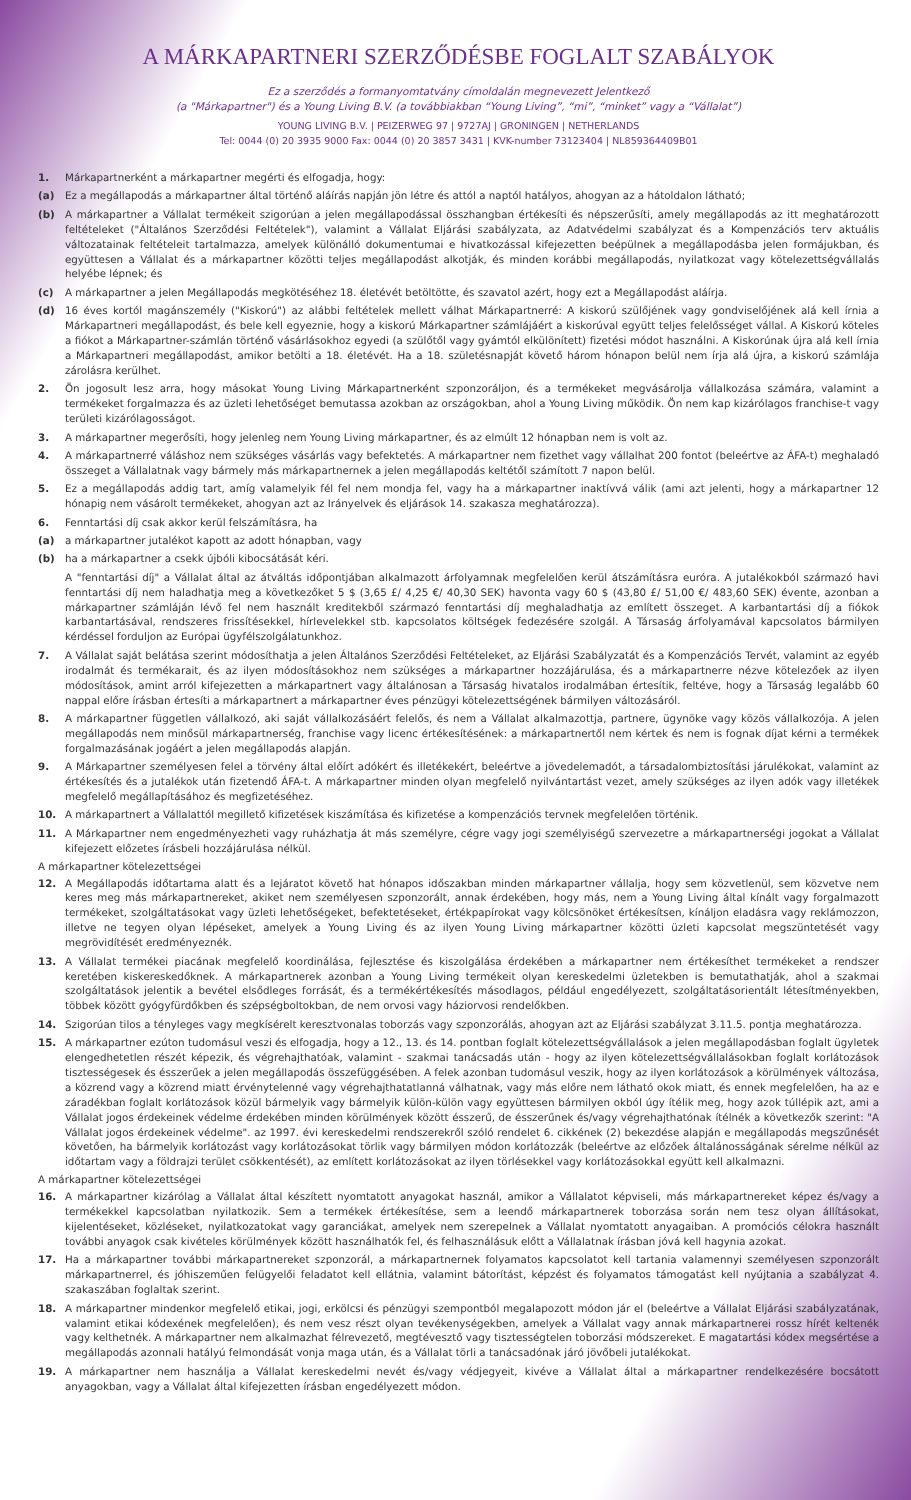A MÁRKAPARTNERI SZERZŐDÉSBE FOGLALT SZABÁLYOK
Ez a szerződés a formanyomtatvány címoldalán megnevezett Jelentkező
(a "Márkapartner") és a Young Living B.V. (a továbbiakban “Young Living”, “mi”, “minket” vagy a “Vállalat”)
YOUNG LIVING B.V. | PEIZERWEG 97 | 9727AJ | GRONINGEN | NETHERLANDS
Tel: 0044 (0) 20 3935 9000 Fax: 0044 (0) 20 3857 3431 | KVK-number 73123404 | NL859364409B01
1. Márkapartnerként a márkapartner megérti és elfogadja, hogy:
(a) Ez a megállapodás a márkapartner által történő aláírás napján jön létre és attól a naptól hatályos, ahogyan az a hátoldalon látható;
(b) A márkapartner a Vállalat termékeit szigorúan a jelen megállapodással összhangban értékesíti és népszerűsíti, amely megállapodás az itt meghatározott feltételeket ("Általános Szerződési Feltételek"), valamint a Vállalat Eljárási szabályzata, az Adatvédelmi szabályzat és a Kompenzációs terv aktuális változatainak feltételeit tartalmazza, amelyek különálló dokumentumai e hivatkozással kifejezetten beépülnek a megállapodásba jelen formájukban, és együttesen a Vállalat és a márkapartner közötti teljes megállapodást alkotják, és minden korábbi megállapodás, nyilatkozat vagy kötelezettségvállalás helyébe lépnek; és
(c) A márkapartner a jelen Megállapodás megkötéséhez 18. életévét betöltötte, és szavatol azért, hogy ezt a Megállapodást aláírja.
(d) 16 éves kortól magánszemély ("Kiskorú") az alábbi feltételek mellett válhat Márkapartnerré: A kiskorú szülőjének vagy gondviselőjének alá kell írnia a Márkapartneri megállapodást, és bele kell egyeznie, hogy a kiskorú Márkapartner számlájáért a kiskorúval együtt teljes felelősséget vállal. A Kiskorú köteles a fiókot a Márkapartner-számlán történő vásárlásokhoz egyedi (a szülőtől vagy gyámtól elkülönített) fizetési módot használni. A Kiskorúnak újra alá kell írnia a Márkapartneri megállapodást, amikor betölti a 18. életévét. Ha a 18. születésnapját követő három hónapon belül nem írja alá újra, a kiskorú számlája zárolásra kerülhet.
2. Ön jogosult lesz arra, hogy másokat Young Living Márkapartnerként szponzoráljon, és a termékeket megvásárolja vállalkozása számára, valamint a termékeket forgalmazza és az üzleti lehetőséget bemutassa azokban az országokban, ahol a Young Living működik. Ön nem kap kizárólagos franchise-t vagy területi kizárólagosságot.
3. A márkapartner megerősíti, hogy jelenleg nem Young Living márkapartner, és az elmúlt 12 hónapban nem is volt az.
4. A márkapartnerré váláshoz nem szükséges vásárlás vagy befektetés. A márkapartner nem fizethet vagy vállalhat 200 fontot (beleértve az ÁFA-t) meghaladó összeget a Vállalatnak vagy bármely más márkapartnernek a jelen megállapodás keltétől számított 7 napon belül.
5. Ez a megállapodás addig tart, amíg valamelyik fél fel nem mondja fel, vagy ha a márkapartner inaktívvá válik (ami azt jelenti, hogy a márkapartner 12 hónapig nem vásárolt termékeket, ahogyan azt az Irányelvek és eljárások 14. szakasza meghatározza).
6. Fenntartási díj csak akkor kerül felszámításra, ha
(a) a márkapartner jutalékot kapott az adott hónapban, vagy
(b) ha a márkapartner a csekk újbóli kibocsátását kéri.
A "fenntartási díj" a Vállalat által az átváltás időpontjában alkalmazott árfolyamnak megfelelően kerül átszámításra euróra. A jutalékokból származó havi fenntartási díj nem haladhatja meg a következőket 5 $ (3,65 £/ 4,25 €/ 40,30 SEK) havonta vagy 60 $ (43,80 £/ 51,00 €/ 483,60 SEK) évente, azonban a márkapartner számláján lévő fel nem használt kreditekből származó fenntartási díj meghaladhatja az említett összeget. A karbantartási díj a fiókok karbantartásával, rendszeres frissítésekkel, hírlevelekkel stb. kapcsolatos költségek fedezésére szolgál. A Társaság árfolyamával kapcsolatos bármilyen kérdéssel forduljon az Európai ügyfélszolgálatunkhoz.
7. A Vállalat saját belátása szerint módosíthatja a jelen Általános Szerződési Feltételeket, az Eljárási Szabályzatát és a Kompenzációs Tervét, valamint az egyéb irodalmát és termékarait, és az ilyen módosításokhoz nem szükséges a márkapartner hozzájárulása, és a márkapartnerre nézve kötelezőek az ilyen módosítások, amint arról kifejezetten a márkapartnert vagy általánosan a Társaság hivatalos irodalmában értesítik, feltéve, hogy a Társaság legalább 60 nappal előre írásban értesíti a márkapartnert a márkapartner éves pénzügyi kötelezettségének bármilyen változásáról.
8. A márkapartner független vállalkozó, aki saját vállalkozásáért felelős, és nem a Vállalat alkalmazottja, partnere, ügynöke vagy közös vállalkozója. A jelen megállapodás nem minősül márkapartnerség, franchise vagy licenc értékesítésének: a márkapartnertől nem kértek és nem is fognak díjat kérni a termékek forgalmazásának jogáért a jelen megállapodás alapján.
9. A Márkapartner személyesen felel a törvény által előírt adókért és illetékekért, beleértve a jövedelemadót, a társadalombiztosítási járulékokat, valamint az értékesítés és a jutalékok után fizetendő ÁFA-t. A márkapartner minden olyan megfelelő nyilvántartást vezet, amely szükséges az ilyen adók vagy illetékek megfelelő megállapításához és megfizetéséhez.
10. A márkapartnert a Vállalattól megillető kifizetések kiszámítása és kifizetése a kompenzációs tervnek megfelelően történik.
11. A Márkapartner nem engedményezheti vagy ruházhatja át más személyre, cégre vagy jogi személyiségű szervezetre a márkapartnerségi jogokat a Vállalat kifejezett előzetes írásbeli hozzájárulása nélkül.
A márkapartner kötelezettségei
12. A Megállapodás időtartama alatt és a lejáratot követő hat hónapos időszakban minden márkapartner vállalja, hogy sem közvetlenül, sem közvetve nem keres meg más márkapartnereket, akiket nem személyesen szponzorált, annak érdekében, hogy más, nem a Young Living által kínált vagy forgalmazott termékeket, szolgáltatásokat vagy üzleti lehetőségeket, befektetéseket, értékpapírokat vagy kölcsönöket értékesítsen, kínáljon eladásra vagy reklámozzon, illetve ne tegyen olyan lépéseket, amelyek a Young Living és az ilyen Young Living márkapartner közötti üzleti kapcsolat megszüntetését vagy megrövidítését eredményeznék.
13. A Vállalat termékei piacának megfelelő koordinálása, fejlesztése és kiszolgálása érdekében a márkapartner nem értékesíthet termékeket a rendszer keretében kiskereskedőknek. A márkapartnerek azonban a Young Living termékeit olyan kereskedelmi üzletekben is bemutathatják, ahol a szakmai szolgáltatások jelentik a bevétel elsődleges forrását, és a termékértékesítés másodlagos, például engedélyezett, szolgáltatásorientált létesítményekben, többek között gyógyfürdőkben és szépségboltokban, de nem orvosi vagy háziorvosi rendelőkben.
14. Szigorúan tilos a tényleges vagy megkísérelt keresztvonalas toborzás vagy szponzorálás, ahogyan azt az Eljárási szabályzat 3.11.5. pontja meghatározza.
15. A márkapartner ezúton tudomásul veszi és elfogadja, hogy a 12., 13. és 14. pontban foglalt kötelezettségvállalások a jelen megállapodásban foglalt ügyletek elengedhetetlen részét képezik, és végrehajthatóak, valamint - szakmai tanácsadás után - hogy az ilyen kötelezettségvállalásokban foglalt korlátozások tisztességesek és ésszerűek a jelen megállapodás összefüggésében. A felek azonban tudomásul veszik, hogy az ilyen korlátozások a körülmények változása, a közrend vagy a közrend miatt érvénytelenné vagy végrehajthatatlanná válhatnak, vagy más előre nem látható okok miatt, és ennek megfelelően, ha az e záradékban foglalt korlátozások közül bármelyik vagy bármelyik külön-külön vagy együttesen bármilyen okból úgy ítélik meg, hogy azok túllépik azt, ami a Vállalat jogos érdekeinek védelme érdekében minden körülmények között ésszerű, de ésszerűnek és/vagy végrehajthatónak ítélnék a következők szerint: "A Vállalat jogos érdekeinek védelme". az 1997. évi kereskedelmi rendszerekről szóló rendelet 6. cikkének (2) bekezdése alapján e megállapodás megszűnését követően, ha bármelyik korlátozást vagy korlátozásokat törlik vagy bármilyen módon korlátozzák (beleértve az előzőek általánosságának sérelme nélkül az időtartam vagy a földrajzi terület csökkentését), az említett korlátozásokat az ilyen törlésekkel vagy korlátozásokkal együtt kell alkalmazni.
A márkapartner kötelezettségei
16. A márkapartner kizárólag a Vállalat által készített nyomtatott anyagokat használ, amikor a Vállalatot képviseli, más márkapartnereket képez és/vagy a termékekkel kapcsolatban nyilatkozik. Sem a termékek értékesítése, sem a leendő márkapartnerek toborzása során nem tesz olyan állításokat, kijelentéseket, közléseket, nyilatkozatokat vagy garanciákat, amelyek nem szerepelnek a Vállalat nyomtatott anyagaiban. A promóciós célokra használt további anyagok csak kivételes körülmények között használhatók fel, és felhasználásuk előtt a Vállalatnak írásban jóvá kell hagynia azokat.
17. Ha a márkapartner további márkapartnereket szponzorál, a márkapartnernek folyamatos kapcsolatot kell tartania valamennyi személyesen szponzorált márkapartnerrel, és jóhiszeműen felügyelői feladatot kell ellátnia, valamint bátorítást, képzést és folyamatos támogatást kell nyújtania a szabályzat 4. szakaszában foglaltak szerint.
18. A márkapartner mindenkor megfelelő etikai, jogi, erkölcsi és pénzügyi szempontból megalapozott módon jár el (beleértve a Vállalat Eljárási szabályzatának, valamint etikai kódexének megfelelően), és nem vesz részt olyan tevékenységekben, amelyek a Vállalat vagy annak márkapartnerei rossz hírét keltenék vagy kelthetnék. A márkapartner nem alkalmazhat félrevezető, megtévesztő vagy tisztességtelen toborzási módszereket. E magatartási kódex megsértése a megállapodás azonnali hatályú felmondását vonja maga után, és a Vállalat törli a tanácsadónak járó jövőbeli jutalékokat.
19. A márkapartner nem használja a Vállalat kereskedelmi nevét és/vagy védjegyeit, kivéve a Vállalat által a márkapartner rendelkezésére bocsátott anyagokban, vagy a Vállalat által kifejezetten írásban engedélyezett módon.